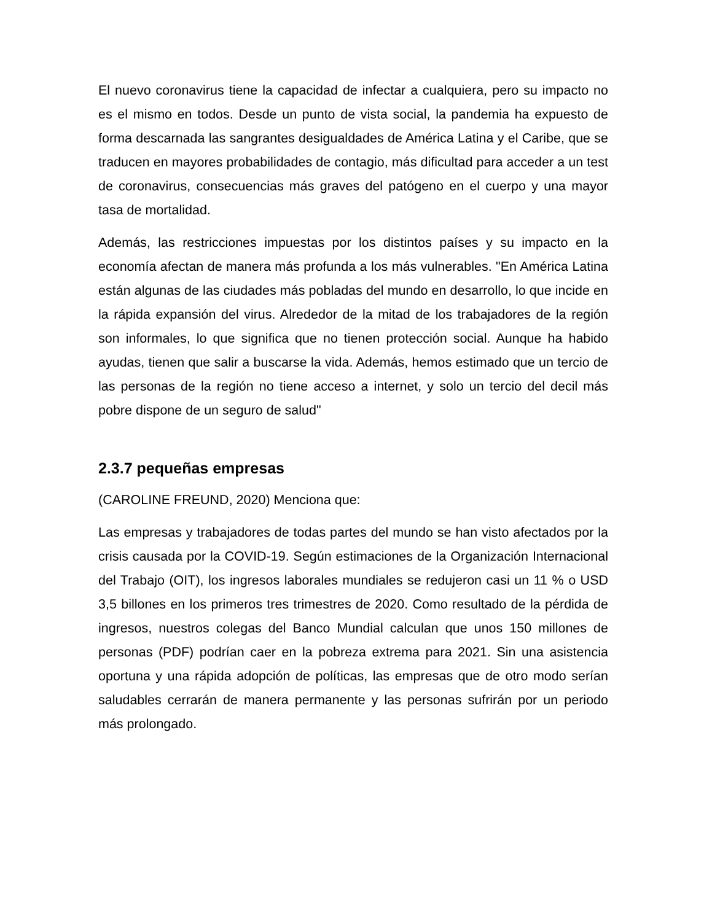El nuevo coronavirus tiene la capacidad de infectar a cualquiera, pero su impacto no es el mismo en todos. Desde un punto de vista social, la pandemia ha expuesto de forma descarnada las sangrantes desigualdades de América Latina y el Caribe, que se traducen en mayores probabilidades de contagio, más dificultad para acceder a un test de coronavirus, consecuencias más graves del patógeno en el cuerpo y una mayor tasa de mortalidad.
Además, las restricciones impuestas por los distintos países y su impacto en la economía afectan de manera más profunda a los más vulnerables. "En América Latina están algunas de las ciudades más pobladas del mundo en desarrollo, lo que incide en la rápida expansión del virus. Alrededor de la mitad de los trabajadores de la región son informales, lo que significa que no tienen protección social. Aunque ha habido ayudas, tienen que salir a buscarse la vida. Además, hemos estimado que un tercio de las personas de la región no tiene acceso a internet, y solo un tercio del decil más pobre dispone de un seguro de salud"
2.3.7 pequeñas empresas
(CAROLINE FREUND, 2020) Menciona que:
Las empresas y trabajadores de todas partes del mundo se han visto afectados por la crisis causada por la COVID-19. Según estimaciones de la Organización Internacional del Trabajo (OIT), los ingresos laborales mundiales se redujeron casi un 11 % o USD 3,5 billones en los primeros tres trimestres de 2020. Como resultado de la pérdida de ingresos, nuestros colegas del Banco Mundial calculan que unos 150 millones de personas (PDF) podrían caer en la pobreza extrema para 2021. Sin una asistencia oportuna y una rápida adopción de políticas, las empresas que de otro modo serían saludables cerrarán de manera permanente y las personas sufrirán por un periodo más prolongado.